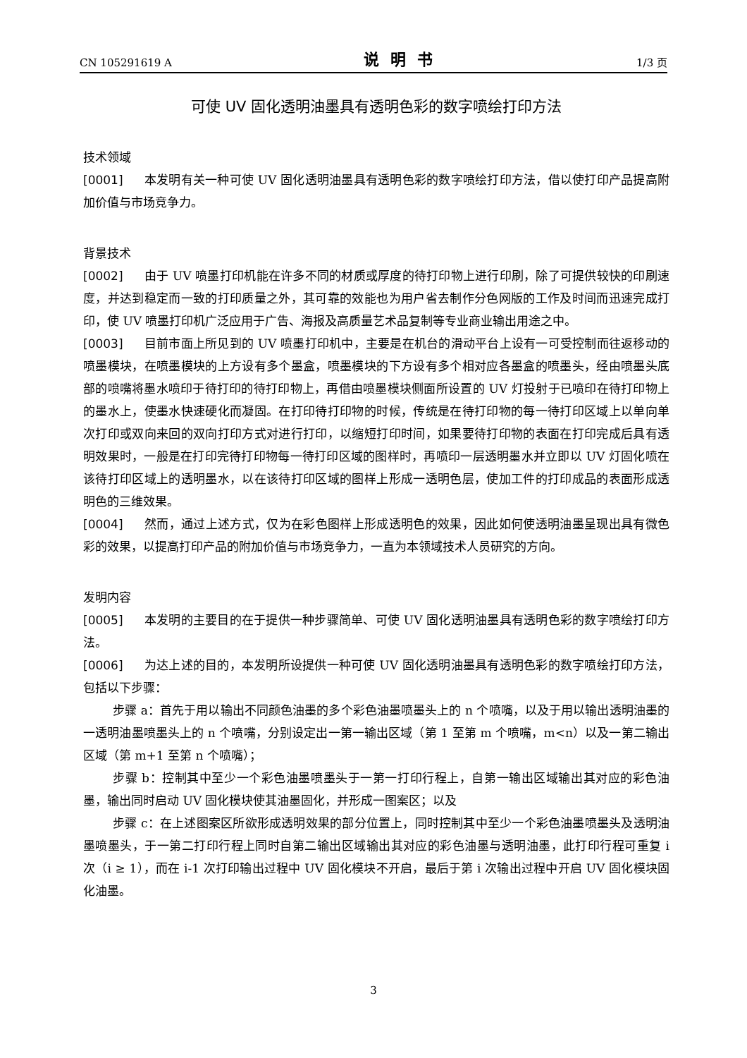CN 105291619 A 说明书 1/3 页
可使 UV 固化透明油墨具有透明色彩的数字喷绘打印方法
技术领域
[0001] 本发明有关一种可使 UV 固化透明油墨具有透明色彩的数字喷绘打印方法，借以使打印产品提高附加价值与市场竞争力。
背景技术
[0002] 由于 UV 喷墨打印机能在许多不同的材质或厚度的待打印物上进行印刷，除了可提供较快的印刷速度，并达到稳定而一致的打印质量之外，其可靠的效能也为用户省去制作分色网版的工作及时间而迅速完成打印，使 UV 喷墨打印机广泛应用于广告、海报及高质量艺术品复制等专业商业输出用途之中。
[0003] 目前市面上所见到的 UV 喷墨打印机中，主要是在机台的滑动平台上设有一可受控制而往返移动的喷墨模块，在喷墨模块的上方设有多个墨盒，喷墨模块的下方设有多个相对应各墨盒的喷墨头，经由喷墨头底部的喷嘴将墨水喷印于待打印的待打印物上，再借由喷墨模块侧面所设置的 UV 灯投射于已喷印在待打印物上的墨水上，使墨水快速硬化而凝固。在打印待打印物的时候，传统是在待打印物的每一待打印区域上以单向单次打印或双向来回的双向打印方式对进行打印，以缩短打印时间，如果要待打印物的表面在打印完成后具有透明效果时，一般是在打印完待打印物每一待打印区域的图样时，再喷印一层透明墨水并立即以 UV 灯固化喷在该待打印区域上的透明墨水，以在该待打印区域的图样上形成一透明色层，使加工件的打印成品的表面形成透明色的三维效果。
[0004] 然而，通过上述方式，仅为在彩色图样上形成透明色的效果，因此如何使透明油墨呈现出具有微色彩的效果，以提高打印产品的附加价值与市场竞争力，一直为本领域技术人员研究的方向。
发明内容
[0005] 本发明的主要目的在于提供一种步骤简单、可使 UV 固化透明油墨具有透明色彩的数字喷绘打印方法。
[0006] 为达上述的目的，本发明所设提供一种可使 UV 固化透明油墨具有透明色彩的数字喷绘打印方法，包括以下步骤：
步骤 a：首先于用以输出不同颜色油墨的多个彩色油墨喷墨头上的 n 个喷嘴，以及于用以输出透明油墨的一透明油墨喷墨头上的 n 个喷嘴，分别设定出一第一输出区域（第 1 至第 m 个喷嘴，m<n）以及一第二输出区域（第 m+1 至第 n 个喷嘴）；
步骤 b：控制其中至少一个彩色油墨喷墨头于一第一打印行程上，自第一输出区域输出其对应的彩色油墨，输出同时启动 UV 固化模块使其油墨固化，并形成一图案区；以及
步骤 c：在上述图案区所欲形成透明效果的部分位置上，同时控制其中至少一个彩色油墨喷墨头及透明油墨喷墨头，于一第二打印行程上同时自第二输出区域输出其对应的彩色油墨与透明油墨，此打印行程可重复 i 次（i ≥ 1），而在 i-1 次打印输出过程中 UV 固化模块不开启，最后于第 i 次输出过程中开启 UV 固化模块固化油墨。
3